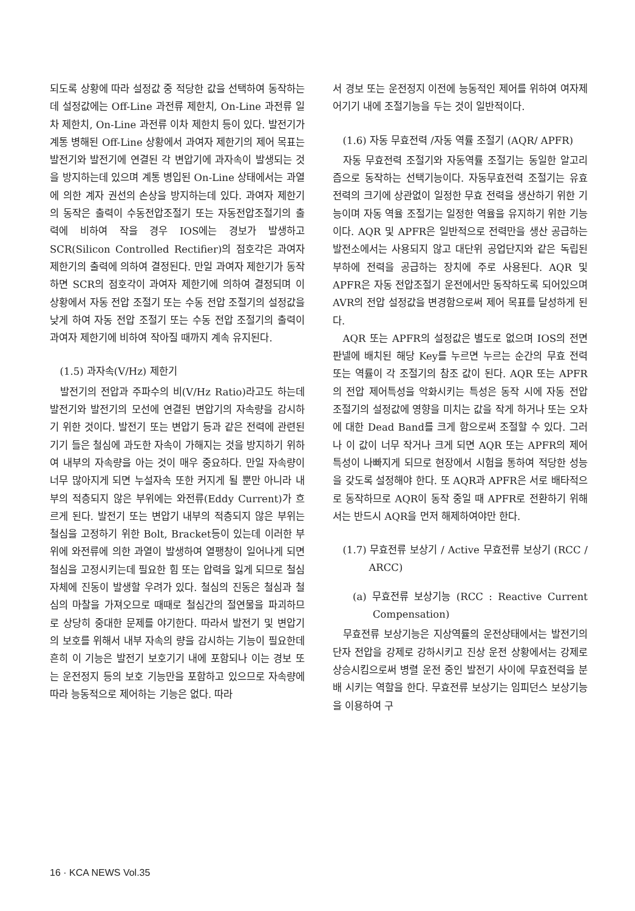되도록 상황에 따라 설정값 중 적당한 값을 선택하여 동작하는데 설정값에는 Off-Line 과전류 제한치, On-Line 과전류 일차 제한치, On-Line 과전류 이차 제한치 등이 있다. 발전기가 계통 병해된 Off-Line 상황에서 과여자 제한기의 제어 목표는 발전기와 발전기에 연결된 각 변압기에 과자속이 발생되는 것을 방지하는데 있으며 계통 병입된 On-Line 상태에서는 과열에 의한 계자 권선의 손상을 방지하는데 있다. 과여자 제한기의 동작은 출력이 수동전압조절기 또는 자동전압조절기의 출력에 비하여 작을 경우 IOS에는 경보가 발생하고 SCR(Silicon Controlled Rectifier)의 점호각은 과여자 제한기의 출력에 의하여 결정된다. 만일 과여자 제한기가 동작하면 SCR의 점호각이 과여자 제한기에 의하여 결정되며 이 상황에서 자동 전압 조절기 또는 수동 전압 조절기의 설정값을 낮게 하여 자동 전압 조절기 또는 수동 전압 조절기의 출력이 과여자 제한기에 비하여 작아질 때까지 계속 유지된다.
(1.5) 과자속(V/Hz) 제한기
발전기의 전압과 주파수의 비(V/Hz Ratio)라고도 하는데 발전기와 발전기의 모선에 연결된 변압기의 자속량을 감시하기 위한 것이다. 발전기 또는 변압기 등과 같은 전력에 관련된 기기 들은 철심에 과도한 자속이 가해지는 것을 방지하기 위하여 내부의 자속량을 아는 것이 매우 중요하다. 만일 자속량이 너무 많아지게 되면 누설자속 또한 커지게 될 뿐만 아니라 내부의 적층되지 않은 부위에는 와전류(Eddy Current)가 흐르게 된다. 발전기 또는 변압기 내부의 적층되지 않은 부위는 철심을 고정하기 위한 Bolt, Bracket등이 있는데 이러한 부위에 와전류에 의한 과열이 발생하여 열팽창이 일어나게 되면 철심을 고정시키는데 필요한 힘 또는 압력을 잃게 되므로 철심자체에 진동이 발생할 우려가 있다. 철심의 진동은 철심과 철심의 마찰을 가져오므로 때때로 철심간의 절연물을 파괴하므로 상당히 중대한 문제를 야기한다. 따라서 발전기 및 변압기의 보호를 위해서 내부 자속의 량을 감시하는 기능이 필요한데 흔히 이 기능은 발전기 보호기기 내에 포함되나 이는 경보 또는 운전정지 등의 보호 기능만을 포함하고 있으므로 자속량에 따라 능동적으로 제어하는 기능은 없다. 따라
서 경보 또는 운전정지 이전에 능동적인 제어를 위하여 여자제어기기 내에 조절기능을 두는 것이 일반적이다.
(1.6) 자동 무효전력 /자동 역률 조절기 (AQR/ APFR)
자동 무효전력 조절기와 자동역률 조절기는 동일한 알고리즘으로 동작하는 선택기능이다. 자동무효전력 조절기는 유효 전력의 크기에 상관없이 일정한 무효 전력을 생산하기 위한 기능이며 자동 역율 조절기는 일정한 역율을 유지하기 위한 기능이다. AQR 및 APFR은 일반적으로 전력만을 생산 공급하는 발전소에서는 사용되지 않고 대단위 공업단지와 같은 독립된 부하에 전력을 공급하는 장치에 주로 사용된다. AQR 및 APFR은 자동 전압조절기 운전에서만 동작하도록 되어있으며 AVR의 전압 설정값을 변경함으로써 제어 목표를 달성하게 된다.
AQR 또는 APFR의 설정값은 별도로 없으며 IOS의 전면 판넬에 배치된 해당 Key를 누르면 누르는 순간의 무효 전력 또는 역률이 각 조절기의 참조 값이 된다. AQR 또는 APFR의 전압 제어특성을 악화시키는 특성은 동작 시에 자동 전압 조절기의 설정값에 영향을 미치는 값을 작게 하거나 또는 오차에 대한 Dead Band를 크게 함으로써 조절할 수 있다. 그러나 이 값이 너무 작거나 크게 되면 AQR 또는 APFR의 제어 특성이 나빠지게 되므로 현장에서 시험을 통하여 적당한 성능을 갖도록 설정해야 한다. 또 AQR과 APFR은 서로 배타적으로 동작하므로 AQR이 동작 중일 때 APFR로 전환하기 위해서는 반드시 AQR을 먼저 해제하여야만 한다.
(1.7) 무효전류 보상기 / Active 무효전류 보상기 (RCC / ARCC)
(a) 무효전류 보상기능 (RCC : Reactive Current Compensation)
무효전류 보상기능은 지상역률의 운전상태에서는 발전기의 단자 전압을 강제로 강하시키고 진상 운전 상황에서는 강제로 상승시킴으로써 병렬 운전 중인 발전기 사이에 무효전력을 분배 시키는 역할을 한다. 무효전류 보상기는 임피던스 보상기능을 이용하여 구
16 · KCA NEWS Vol.35